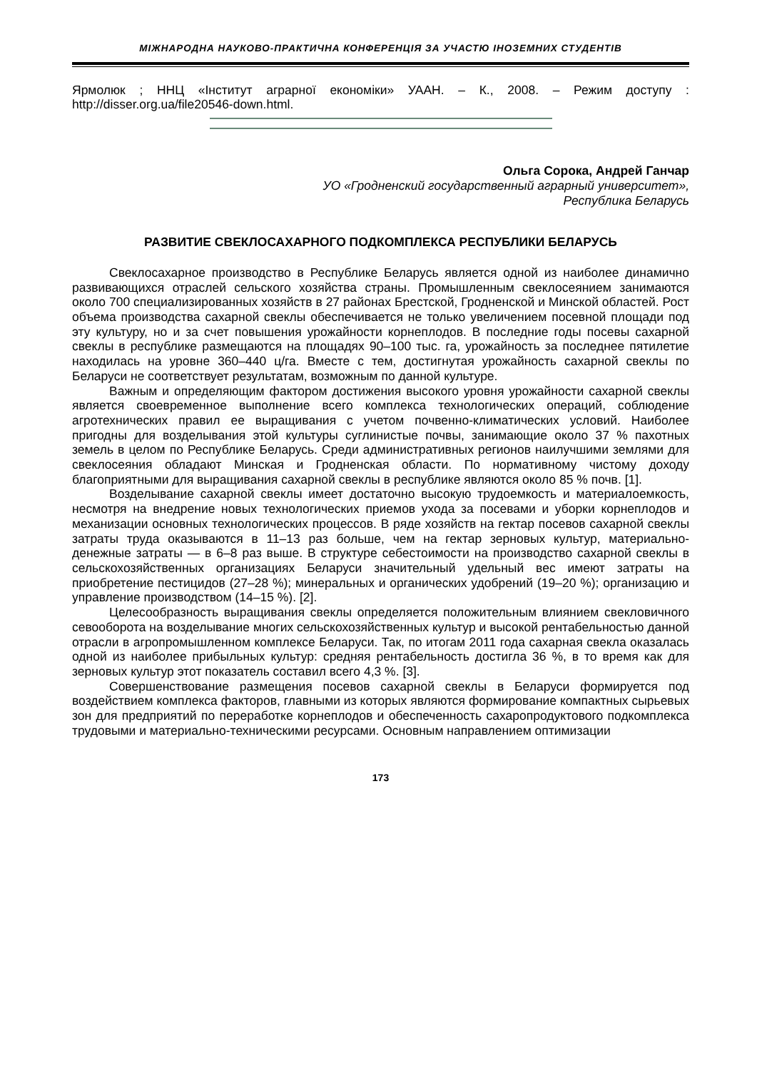МІЖНАРОДНА НАУКОВО-ПРАКТИЧНА КОНФЕРЕНЦІЯ ЗА УЧАСТЮ ІНОЗЕМНИХ СТУДЕНТІВ
Ярмолюк ; ННЦ «Інститут аграрної економіки» УААН. – К., 2008. – Режим доступу : http://disser.org.ua/file20546-down.html.
Ольга Сорока, Андрей Ганчар
УО «Гродненский государственный аграрный университет»,
Республика Беларусь
РАЗВИТИЕ СВЕКЛОСАХАРНОГО ПОДКОМПЛЕКСА РЕСПУБЛИКИ БЕЛАРУСЬ
Свеклосахарное производство в Республике Беларусь является одной из наиболее динамично развивающихся отраслей сельского хозяйства страны. Промышленным свеклосеянием занимаются около 700 специализированных хозяйств в 27 районах Брестской, Гродненской и Минской областей. Рост объема производства сахарной свеклы обеспечивается не только увеличением посевной площади под эту культуру, но и за счет повышения урожайности корнеплодов. В последние годы посевы сахарной свеклы в республике размещаются на площадях 90–100 тыс. га, урожайность за последнее пятилетие находилась на уровне 360–440 ц/га. Вместе с тем, достигнутая урожайность сахарной свеклы по Беларуси не соответствует результатам, возможным по данной культуре.
Важным и определяющим фактором достижения высокого уровня урожайности сахарной свеклы является своевременное выполнение всего комплекса технологических операций, соблюдение агротехнических правил ее выращивания с учетом почвенно-климатических условий. Наиболее пригодны для возделывания этой культуры суглинистые почвы, занимающие около 37 % пахотных земель в целом по Республике Беларусь. Среди административных регионов наилучшими землями для свеклосеяния обладают Минская и Гродненская области. По нормативному чистому доходу благоприятными для выращивания сахарной свеклы в республике являются около 85 % почв. [1].
Возделывание сахарной свеклы имеет достаточно высокую трудоемкость и материалоемкость, несмотря на внедрение новых технологических приемов ухода за посевами и уборки корнеплодов и механизации основных технологических процессов. В ряде хозяйств на гектар посевов сахарной свеклы затраты труда оказываются в 11–13 раз больше, чем на гектар зерновых культур, материально-денежные затраты — в 6–8 раз выше. В структуре себестоимости на производство сахарной свеклы в сельскохозяйственных организациях Беларуси значительный удельный вес имеют затраты на приобретение пестицидов (27–28 %); минеральных и органических удобрений (19–20 %); организацию и управление производством (14–15 %). [2].
Целесообразность выращивания свеклы определяется положительным влиянием свекловичного севооборота на возделывание многих сельскохозяйственных культур и высокой рентабельностью данной отрасли в агропромышленном комплексе Беларуси. Так, по итогам 2011 года сахарная свекла оказалась одной из наиболее прибыльных культур: средняя рентабельность достигла 36 %, в то время как для зерновых культур этот показатель составил всего 4,3 %. [3].
Совершенствование размещения посевов сахарной свеклы в Беларуси формируется под воздействием комплекса факторов, главными из которых являются формирование компактных сырьевых зон для предприятий по переработке корнеплодов и обеспеченность сахаропродуктового подкомплекса трудовыми и материально-техническими ресурсами. Основным направлением оптимизации
173